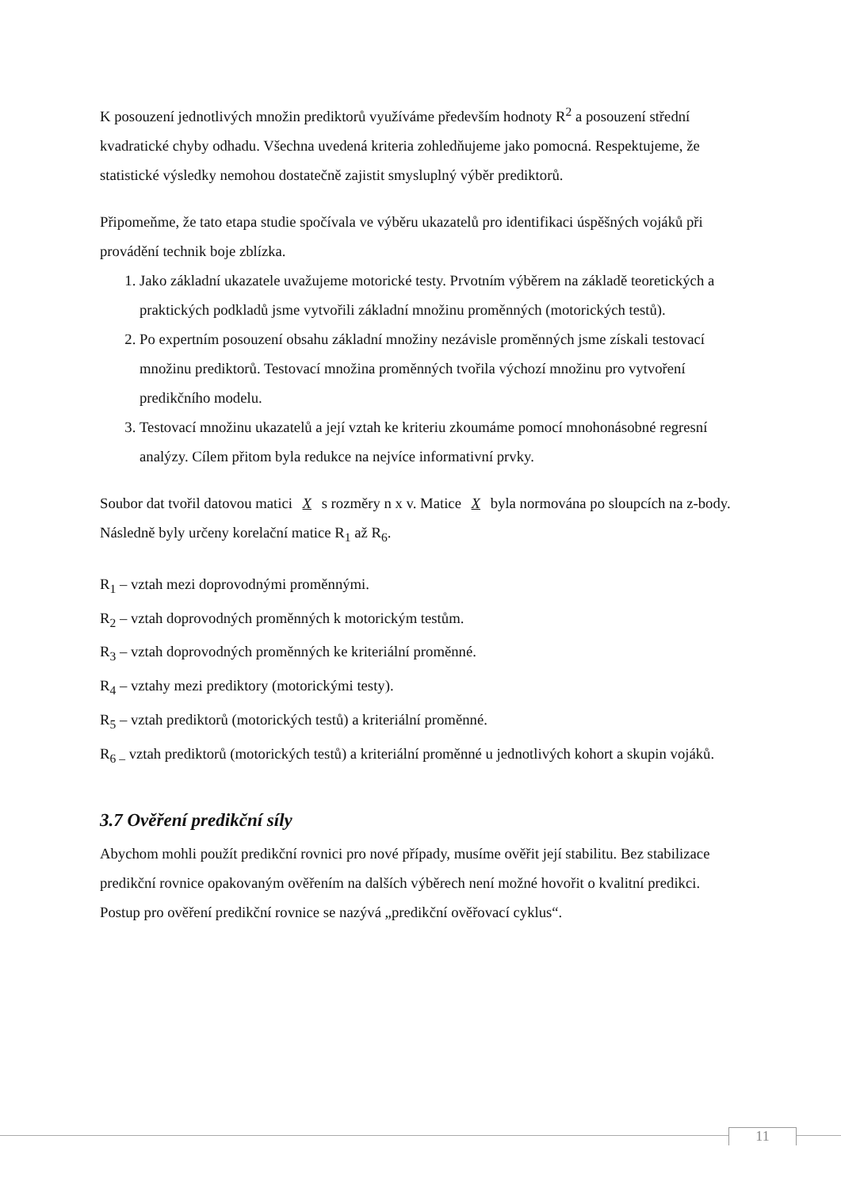K posouzení jednotlivých množin prediktorů využíváme především hodnoty R<sup>2</sup> a posouzení střední kvadratické chyby odhadu. Všechna uvedená kriteria zohledňujeme jako pomocná. Respektujeme, že statistické výsledky nemohou dostatečně zajistit smysluplný výběr prediktorů.
Připomeňme, že tato etapa studie spočívala ve výběru ukazatelů pro identifikaci úspěšných vojáků při provádění technik boje zblízka.
1. Jako základní ukazatele uvažujeme motorické testy. Prvotním výběrem na základě teoretických a praktických podkladů jsme vytvořili základní množinu proměnných (motorických testů).
2. Po expertním posouzení obsahu základní množiny nezávisle proměnných jsme získali testovací množinu prediktorů. Testovací množina proměnných tvořila výchozí množinu pro vytvoření predikčního modelu.
3. Testovací množinu ukazatelů a její vztah ke kriteriu zkoumáme pomocí mnohonásobné regresní analýzy. Cílem přitom byla redukce na nejvíce informativní prvky.
Soubor dat tvořil datovou matici X s rozměry n x v. Matice X byla normována po sloupcích na z-body. Následně byly určeny korelační matice R<sub>1</sub> až R<sub>6</sub>.
R<sub>1</sub> – vztah mezi doprovodnými proměnnými.
R<sub>2</sub> – vztah doprovodných proměnných k motorickým testům.
R<sub>3</sub> – vztah doprovodných proměnných ke kriteriální proměnné.
R<sub>4</sub> – vztahy mezi prediktory (motorickými testy).
R<sub>5</sub> – vztah prediktorů (motorických testů) a kriteriální proměnné.
R<sub>6 –</sub> vztah prediktorů (motorických testů) a kriteriální proměnné u jednotlivých kohort a skupin vojáků.
3.7 Ověření predikční síly
Abychom mohli použít predikční rovnici pro nové případy, musíme ověřit její stabilitu. Bez stabilizace predikční rovnice opakovaným ověřením na dalších výběrech není možné hovořit o kvalitní predikci. Postup pro ověření predikční rovnice se nazývá „predikční ověřovací cyklus“.
11